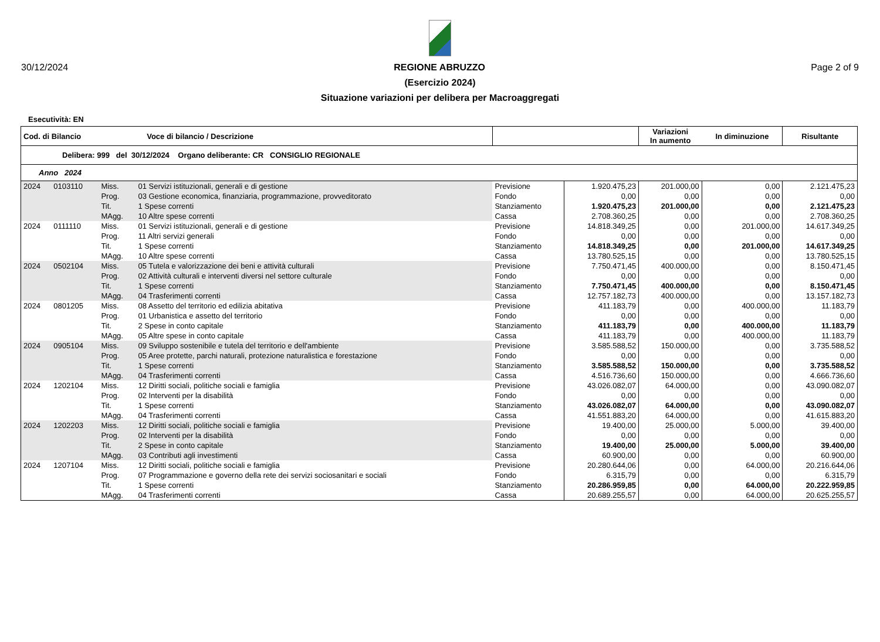30/12/2024 REGIONE ABRUZZO Page 2 of 9
(Esercizio 2024)
Situazione variazioni per delibera per Macroaggregati
Esecutività: EN
| Cod. di Bilancio Voce di bilancio / Descrizione | | | | | | | Variazioni In aumento | In diminuzione | Risultante |
| --- | --- | --- | --- | --- | --- | --- | --- | --- | --- |
| Delibera: 999 del 30/12/2024 Organo deliberante: CR CONSIGLIO REGIONALE | | | | | | | | | |
| Anno 2024 | | | | | | | | | |
| 2024 | 0103110 | Miss. | 01 Servizi istituzionali, generali e di gestione | | Previsione | 1.920.475,23 | 201.000,00 | 0,00 | 2.121.475,23 |
| | | Prog. | 03 Gestione economica, finanziaria, programmazione, provveditorato | | Fondo | 0,00 | 0,00 | 0,00 | 0,00 |
| | | Tit. | 1 Spese correnti | | Stanziamento | 1.920.475,23 | 201.000,00 | 0,00 | 2.121.475,23 |
| | | MAgg. | 10 Altre spese correnti | | Cassa | 2.708.360,25 | 0,00 | 0,00 | 2.708.360,25 |
| 2024 | 0111110 | Miss. | 01 Servizi istituzionali, generali e di gestione | | Previsione | 14.818.349,25 | 0,00 | 201.000,00 | 14.617.349,25 |
| | | Prog. | 11 Altri servizi generali | | Fondo | 0,00 | 0,00 | 0,00 | 0,00 |
| | | Tit. | 1 Spese correnti | | Stanziamento | 14.818.349,25 | 0,00 | 201.000,00 | 14.617.349,25 |
| | | MAgg. | 10 Altre spese correnti | | Cassa | 13.780.525,15 | 0,00 | 0,00 | 13.780.525,15 |
| 2024 | 0502104 | Miss. | 05 Tutela e valorizzazione dei beni e attività culturali | | Previsione | 7.750.471,45 | 400.000,00 | 0,00 | 8.150.471,45 |
| | | Prog. | 02 Attività culturali e interventi diversi nel settore culturale | | Fondo | 0,00 | 0,00 | 0,00 | 0,00 |
| | | Tit. | 1 Spese correnti | | Stanziamento | 7.750.471,45 | 400.000,00 | 0,00 | 8.150.471,45 |
| | | MAgg. | 04 Trasferimenti correnti | | Cassa | 12.757.182,73 | 400.000,00 | 0,00 | 13.157.182,73 |
| 2024 | 0801205 | Miss. | 08 Assetto del territorio ed edilizia abitativa | | Previsione | 411.183,79 | 0,00 | 400.000,00 | 11.183,79 |
| | | Prog. | 01 Urbanistica e assetto del territorio | | Fondo | 0,00 | 0,00 | 0,00 | 0,00 |
| | | Tit. | 2 Spese in conto capitale | | Stanziamento | 411.183,79 | 0,00 | 400.000,00 | 11.183,79 |
| | | MAgg. | 05 Altre spese in conto capitale | | Cassa | 411.183,79 | 0,00 | 400.000,00 | 11.183,79 |
| 2024 | 0905104 | Miss. | 09 Sviluppo sostenibile e tutela del territorio e dell'ambiente | | Previsione | 3.585.588,52 | 150.000,00 | 0,00 | 3.735.588,52 |
| | | Prog. | 05 Aree protette, parchi naturali, protezione naturalistica e forestazione | | Fondo | 0,00 | 0,00 | 0,00 | 0,00 |
| | | Tit. | 1 Spese correnti | | Stanziamento | 3.585.588,52 | 150.000,00 | 0,00 | 3.735.588,52 |
| | | MAgg. | 04 Trasferimenti correnti | | Cassa | 4.516.736,60 | 150.000,00 | 0,00 | 4.666.736,60 |
| 2024 | 1202104 | Miss. | 12 Diritti sociali, politiche sociali e famiglia | | Previsione | 43.026.082,07 | 64.000,00 | 0,00 | 43.090.082,07 |
| | | Prog. | 02 Interventi per la disabilità | | Fondo | 0,00 | 0,00 | 0,00 | 0,00 |
| | | Tit. | 1 Spese correnti | | Stanziamento | 43.026.082,07 | 64.000,00 | 0,00 | 43.090.082,07 |
| | | MAgg. | 04 Trasferimenti correnti | | Cassa | 41.551.883,20 | 64.000,00 | 0,00 | 41.615.883,20 |
| 2024 | 1202203 | Miss. | 12 Diritti sociali, politiche sociali e famiglia | | Previsione | 19.400,00 | 25.000,00 | 5.000,00 | 39.400,00 |
| | | Prog. | 02 Interventi per la disabilità | | Fondo | 0,00 | 0,00 | 0,00 | 0,00 |
| | | Tit. | 2 Spese in conto capitale | | Stanziamento | 19.400,00 | 25.000,00 | 5.000,00 | 39.400,00 |
| | | MAgg. | 03 Contributi agli investimenti | | Cassa | 60.900,00 | 0,00 | 0,00 | 60.900,00 |
| 2024 | 1207104 | Miss. | 12 Diritti sociali, politiche sociali e famiglia | | Previsione | 20.280.644,06 | 0,00 | 64.000,00 | 20.216.644,06 |
| | | Prog. | 07 Programmazione e governo della rete dei servizi sociosanitari e sociali | | Fondo | 6.315,79 | 0,00 | 0,00 | 6.315,79 |
| | | Tit. | 1 Spese correnti | | Stanziamento | 20.286.959,85 | 0,00 | 64.000,00 | 20.222.959,85 |
| | | MAgg. | 04 Trasferimenti correnti | | Cassa | 20.689.255,57 | 0,00 | 64.000,00 | 20.625.255,57 |